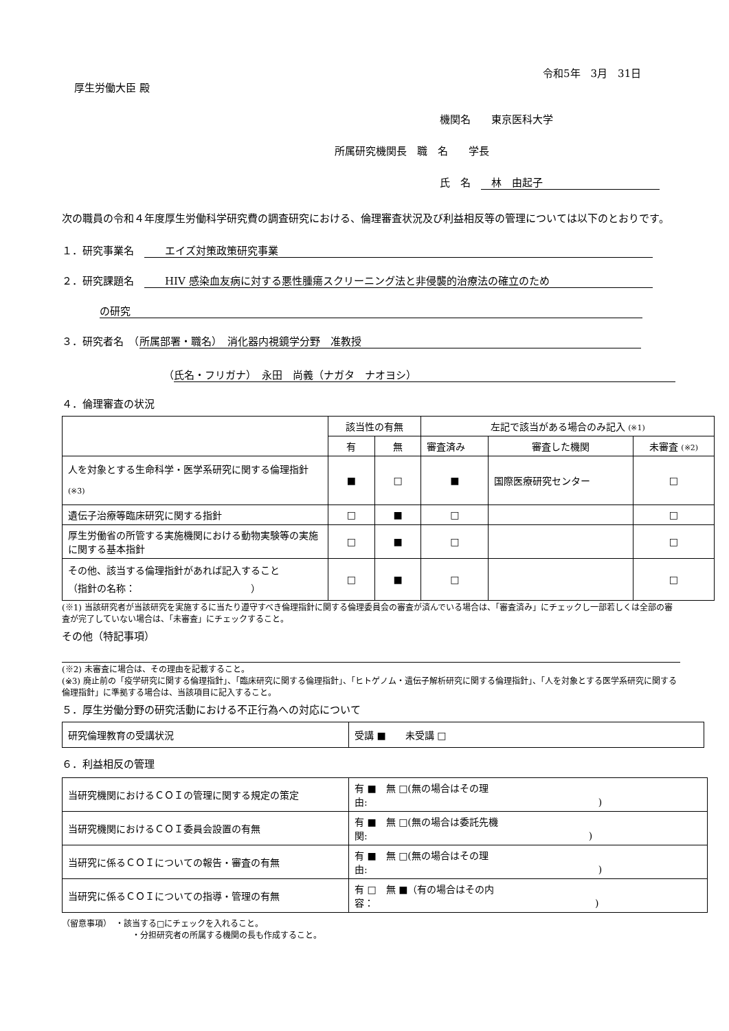令和5年　3月　31日
厚生労働大臣 殿
機関名　　東京医科大学
所属研究機関長　職　名　　学長
氏　名　　林　由起子
次の職員の令和４年度厚生労働科学研究費の調査研究における、倫理審査状況及び利益相反等の管理については以下のとおりです。
１．研究事業名　　　エイズ対策政策研究事業
２．研究課題名　　　HIV 感染血友病に対する悪性腫瘍スクリーニング法と非侵襲的治療法の確立のため
の研究
３．研究者名　（ 所属部署・職名）　消化器内視鏡学分野　准教授
（ 氏名・フリガナ）　永田　尚義（ナガタ　ナオヨシ）
４．倫理審査の状況
| | 該当性の有無 | | 左記で該当がある場合のみ記入 (※1) | | |
| | 有 | 無 | 審査済み | 審査した機関 | 未審査 (※2) |
| 人を対象とする生命科学・医学系研究に関する倫理指針 (※3) | ■ | □ | ■ | 国際医療研究センター | □ |
| 遺伝子治療等臨床研究に関する指針 | □ | ■ | □ | | □ |
| 厚生労働省の所管する実施機関における動物実験等の実施に関する基本指針 | □ | ■ | □ | | □ |
| その他、該当する倫理指針があれば記入すること （指針の名称： ） | □ | ■ | □ | | □ |
(※1) 当該研究者が当該研究を実施するに当たり遵守すべき倫理指針に関する倫理委員会の審査が済んでいる場合は、「審査済み」にチェックし一部若しくは全部の審査が完了していない場合は、「未審査」にチェックすること。
その他（特記事項）
(※2) 未審査に場合は、その理由を記載すること。
(※3) 廃止前の「疫学研究に関する倫理指針」、「臨床研究に関する倫理指針」、「ヒトゲノム・遺伝子解析研究に関する倫理指針」、「人を対象とする医学系研究に関する倫理指針」に準拠する場合は、当該項目に記入すること。
５．厚生労働分野の研究活動における不正行為への対応について
| 研究倫理教育の受講状況 | 受講 ■ 未受講 □ |
６．利益相反の管理
| 当研究機関におけるＣＯＩの管理に関する規定の策定 | 有 ■ 無 □(無の場合はその理由: ) |
| 当研究機関におけるＣＯＩ委員会設置の有無 | 有 ■ 無 □(無の場合は委託先機関: ) |
| 当研究に係るＣＯＩについての報告・審査の有無 | 有 ■ 無 □(無の場合はその理由: ) |
| 当研究に係るＣＯＩについての指導・管理の有無 | 有 □ 無 ■（有の場合はその内容： ) |
（留意事項）　・該当する□にチェックを入れること。
・分担研究者の所属する機関の長も作成すること。